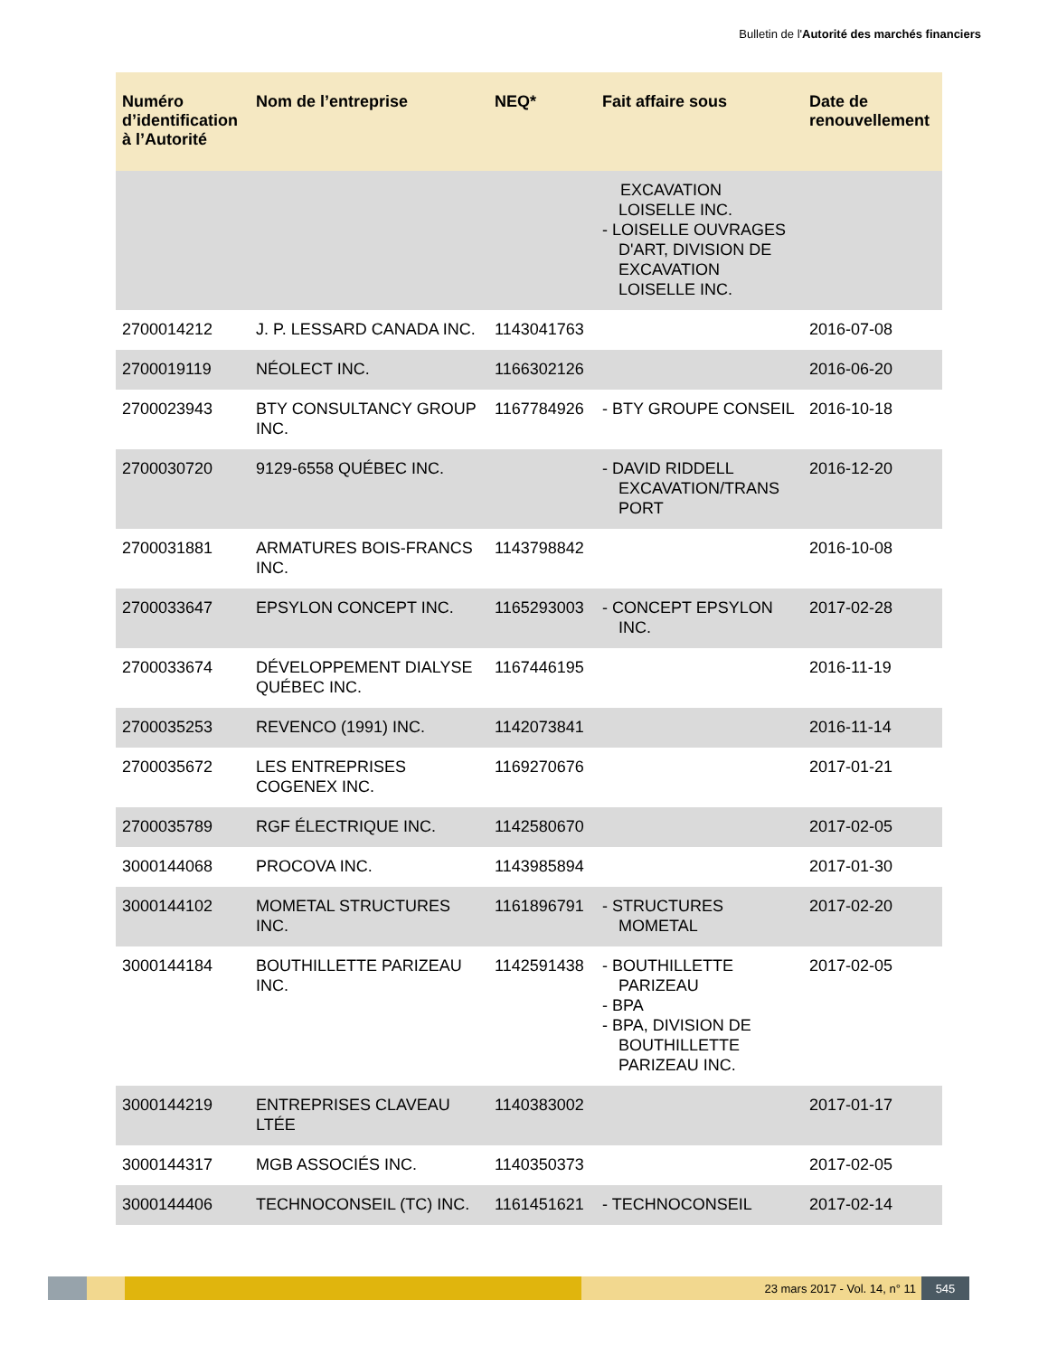Bulletin de l'Autorité des marchés financiers
| Numéro d’identification à l’Autorité | Nom de l’entreprise | NEQ* | Fait affaire sous | Date de renouvellement |
| --- | --- | --- | --- | --- |
| | | | EXCAVATION LOISELLE INC. - LOISELLE OUVRAGES D'ART, DIVISION DE EXCAVATION LOISELLE INC. | |
| 2700014212 | J. P. LESSARD CANADA INC. | 1143041763 | | 2016-07-08 |
| 2700019119 | NÉOLECT INC. | 1166302126 | | 2016-06-20 |
| 2700023943 | BTY CONSULTANCY GROUP INC. | 1167784926 | - BTY GROUPE CONSEIL | 2016-10-18 |
| 2700030720 | 9129-6558 QUÉBEC INC. | | - DAVID RIDDELL EXCAVATION/TRANS PORT | 2016-12-20 |
| 2700031881 | ARMATURES BOIS-FRANCS INC. | 1143798842 | | 2016-10-08 |
| 2700033647 | EPSYLON CONCEPT INC. | 1165293003 | - CONCEPT EPSYLON INC. | 2017-02-28 |
| 2700033674 | DÉVELOPPEMENT DIALYSE QUÉBEC INC. | 1167446195 | | 2016-11-19 |
| 2700035253 | REVENCO (1991) INC. | 1142073841 | | 2016-11-14 |
| 2700035672 | LES ENTREPRISES COGENEX INC. | 1169270676 | | 2017-01-21 |
| 2700035789 | RGF ÉLECTRIQUE INC. | 1142580670 | | 2017-02-05 |
| 3000144068 | PROCOVA INC. | 1143985894 | | 2017-01-30 |
| 3000144102 | MOMETAL STRUCTURES INC. | 1161896791 | - STRUCTURES MOMETAL | 2017-02-20 |
| 3000144184 | BOUTHILLETTE PARIZEAU INC. | 1142591438 | - BOUTHILLETTE PARIZEAU - BPA - BPA, DIVISION DE BOUTHILLETTE PARIZEAU INC. | 2017-02-05 |
| 3000144219 | ENTREPRISES CLAVEAU LTÉE | 1140383002 | | 2017-01-17 |
| 3000144317 | MGB ASSOCIÉS INC. | 1140350373 | | 2017-02-05 |
| 3000144406 | TECHNOCONSEIL (TC) INC. | 1161451621 | - TECHNOCONSEIL | 2017-02-14 |
23 mars 2017 - Vol. 14, n° 11 545